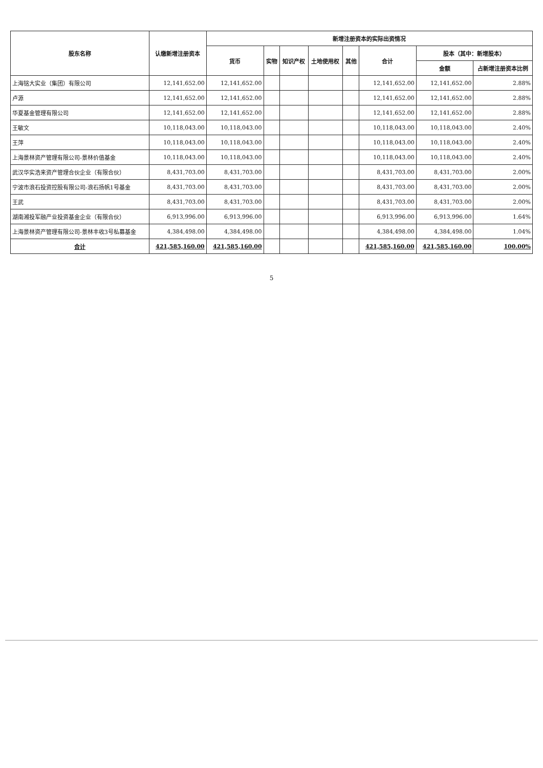| 股东名称 | 认缴新增注册资本 | 新增注册资本的实际出资情况 | | | | | | | |
| --- | --- | --- | --- | --- | --- | --- | --- | --- | --- |
| | | 货币 | 实物 | 知识产权 | 土地使用权 | 其他 | 合计 | 股本（其中：新增股本） | |
| | | | | | | | | 金额 | 占新增注册资本比例 |
| 上海铭大实业（集团）有限公司 | 12,141,652.00 | 12,141,652.00 | | | | | 12,141,652.00 | 12,141,652.00 | 2.88% |
| 卢源 | 12,141,652.00 | 12,141,652.00 | | | | | 12,141,652.00 | 12,141,652.00 | 2.88% |
| 华夏基金管理有限公司 | 12,141,652.00 | 12,141,652.00 | | | | | 12,141,652.00 | 12,141,652.00 | 2.88% |
| 王敏文 | 10,118,043.00 | 10,118,043.00 | | | | | 10,118,043.00 | 10,118,043.00 | 2.40% |
| 王萍 | 10,118,043.00 | 10,118,043.00 | | | | | 10,118,043.00 | 10,118,043.00 | 2.40% |
| 上海景林资产管理有限公司-景林价值基金 | 10,118,043.00 | 10,118,043.00 | | | | | 10,118,043.00 | 10,118,043.00 | 2.40% |
| 武汉华实浩来资产管理合伙企业（有限合伙） | 8,431,703.00 | 8,431,703.00 | | | | | 8,431,703.00 | 8,431,703.00 | 2.00% |
| 宁波市浪石投资控股有限公司-浪石扬帆1号基金 | 8,431,703.00 | 8,431,703.00 | | | | | 8,431,703.00 | 8,431,703.00 | 2.00% |
| 王武 | 8,431,703.00 | 8,431,703.00 | | | | | 8,431,703.00 | 8,431,703.00 | 2.00% |
| 湖南湘投军融产业投资基金企业（有限合伙） | 6,913,996.00 | 6,913,996.00 | | | | | 6,913,996.00 | 6,913,996.00 | 1.64% |
| 上海景林资产管理有限公司-景林丰收3号私募基金 | 4,384,498.00 | 4,384,498.00 | | | | | 4,384,498.00 | 4,384,498.00 | 1.04% |
| 合计 | 421,585,160.00 | 421,585,160.00 | | | | | 421,585,160.00 | 421,585,160.00 | 100.00% |
5